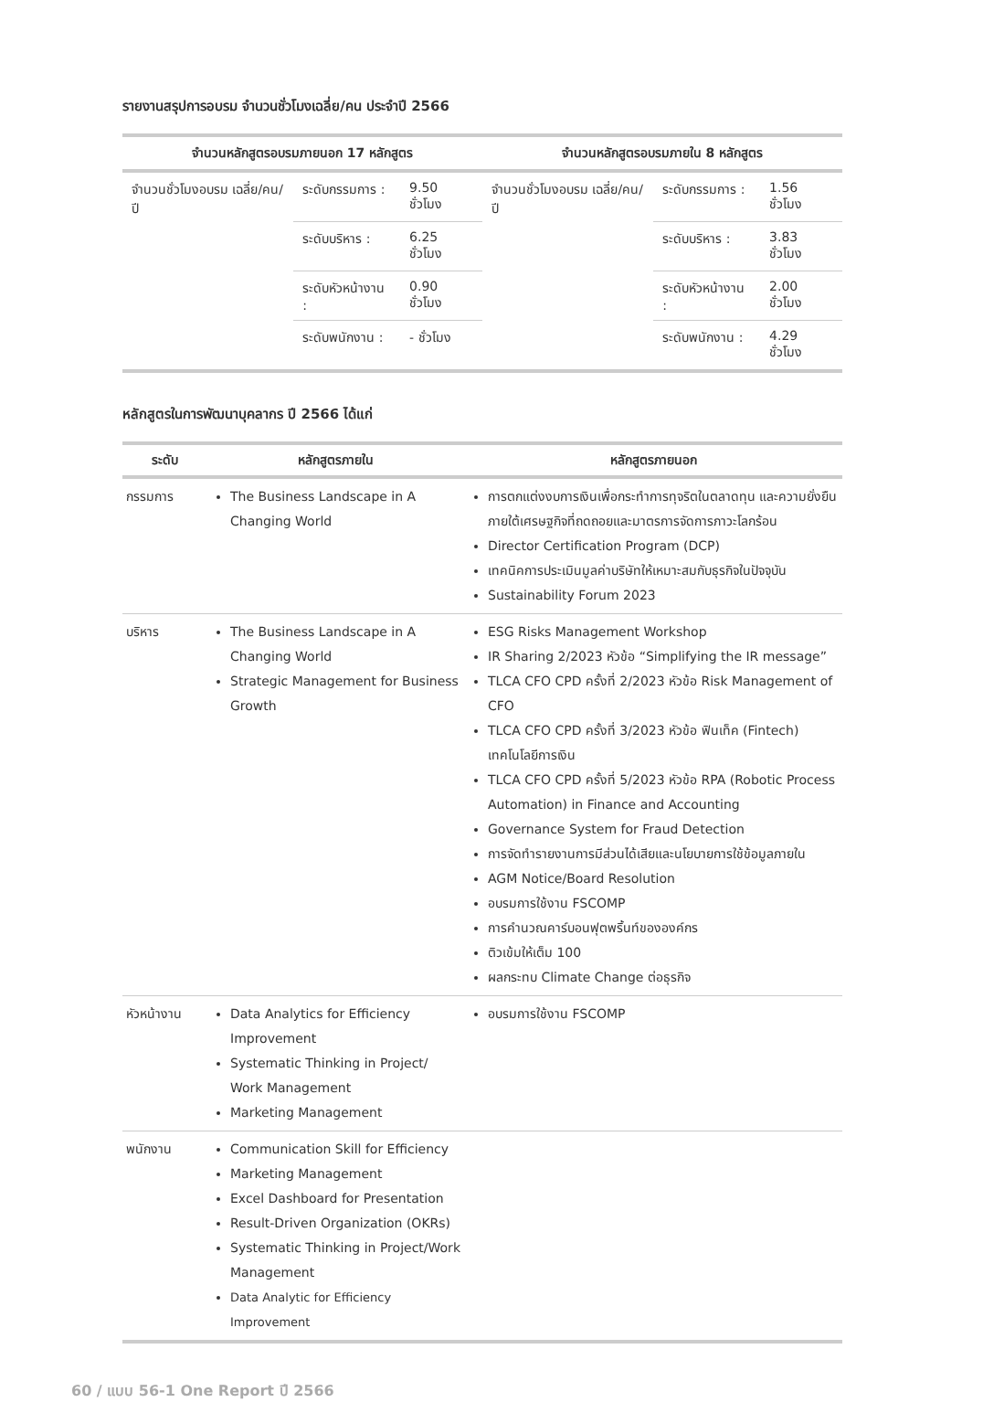รายงานสรุปการอบรม จำนวนชั่วโมงเฉลี่ย/คน ประจำปี 2566
| จำนวนหลักสูตรอบรมภายนอก 17 หลักสูตร | | | จำนวนหลักสูตรอบรมภายใน 8 หลักสูตร | | |
| --- | --- | --- | --- | --- | --- |
| จำนวนชั่วโมงอบรม เฉลี่ย/คน/ปี | ระดับกรรมการ : | 9.50 ชั่วโมง | จำนวนชั่วโมงอบรม เฉลี่ย/คน/ปี | ระดับกรรมการ : | 1.56 ชั่วโมง |
| | ระดับบริหาร : | 6.25 ชั่วโมง | | ระดับบริหาร : | 3.83 ชั่วโมง |
| | ระดับหัวหน้างาน : | 0.90 ชั่วโมง | | ระดับหัวหน้างาน : | 2.00 ชั่วโมง |
| | ระดับพนักงาน : | - ชั่วโมง | | ระดับพนักงาน : | 4.29 ชั่วโมง |
หลักสูตรในการพัฒนาบุคลากร ปี 2566 ได้แก่
| ระดับ | หลักสูตรภายใน | หลักสูตรภายนอก |
| --- | --- | --- |
| กรรมการ | The Business Landscape in A Changing World | การตกแต่งงบการเงินเพื่อกระทำการทุจริตในตลาดทุน และความยั่งยืนภายใต้เศรษฐกิจที่ถดถอยและมาตรการจัดการภาวะโลกร้อน Director Certification Program (DCP) เทคนิคการประเมินมูลค่าบริษัทให้เหมาะสมกับธุรกิจในปัจจุบัน Sustainability Forum 2023 |
| บริหาร | The Business Landscape in A Changing World Strategic Management for Business Growth | ESG Risks Management Workshop IR Sharing 2/2023 หัวข้อ “Simplifying the IR message” TLCA CFO CPD ครั้งที่ 2/2023 หัวข้อ Risk Management of CFO TLCA CFO CPD ครั้งที่ 3/2023 หัวข้อ ฟินเท็ค (Fintech) เทคโนโลยีการเงิน TLCA CFO CPD ครั้งที่ 5/2023 หัวข้อ RPA (Robotic Process Automation) in Finance and Accounting Governance System for Fraud Detection การจัดทำรายงานการมีส่วนได้เสียและนโยบายการใช้ข้อมูลภายใน AGM Notice/Board Resolution อบรมการใช้งาน FSCOMP การคำนวณคาร์บอนฟุตพริ้นท์ขององค์กร ติวเข้มให้เต็ม 100 ผลกระทบ Climate Change ต่อธุรกิจ |
| หัวหน้างาน | Data Analytics for Efficiency Improvement Systematic Thinking in Project/ Work Management Marketing Management | อบรมการใช้งาน FSCOMP |
| พนักงาน | Communication Skill for Efficiency Marketing Management Excel Dashboard for Presentation Result-Driven Organization (OKRs) Systematic Thinking in Project/Work Management Data Analytic for Efficiency Improvement | |
60 / แบบ 56-1 One Report ปี 2566